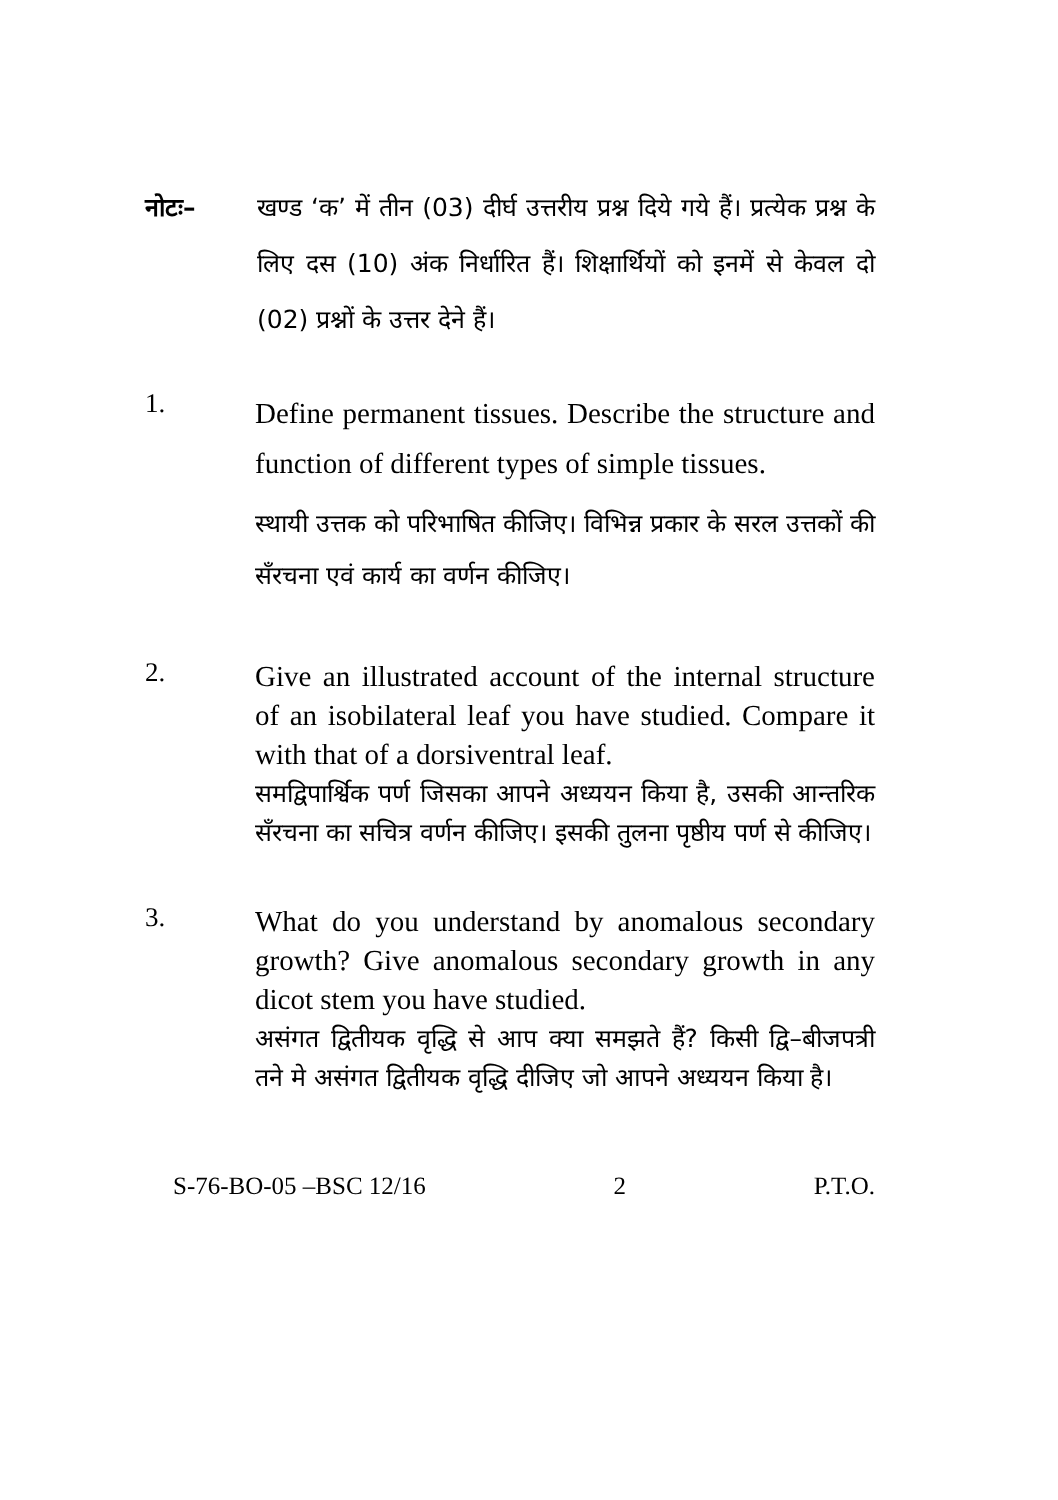नोटः– खण्ड ‘क’ में तीन (03) दीर्घ उत्तरीय प्रश्न दिये गये हैं। प्रत्येक प्रश्न के लिए दस (10) अंक निर्धारित हैं। शिक्षार्थियों को इनमें से केवल दो (02) प्रश्नों के उत्तर देने हैं।
1.
Define permanent tissues. Describe the structure and function of different types of simple tissues.
स्थायी उत्तक को परिभाषित कीजिए। विभिन्न प्रकार के सरल उत्तकों की सँरचना एवं कार्य का वर्णन कीजिए।
2.
Give an illustrated account of the internal structure of an isobilateral leaf you have studied. Compare it with that of a dorsiventral leaf.
समद्विपार्श्विक पर्ण जिसका आपने अध्ययन किया है, उसकी आन्तरिक सँरचना का सचित्र वर्णन कीजिए। इसकी तुलना पृष्ठीय पर्ण से कीजिए।
3.
What do you understand by anomalous secondary growth? Give anomalous secondary growth in any dicot stem you have studied.
असंगत द्वितीयक वृद्धि से आप क्या समझते हैं? किसी द्वि–बीजपत्री तने मे असंगत द्वितीयक वृद्धि दीजिए जो आपने अध्ययन किया है।
S-76-BO-05 –BSC 12/16 2 P.T.O.